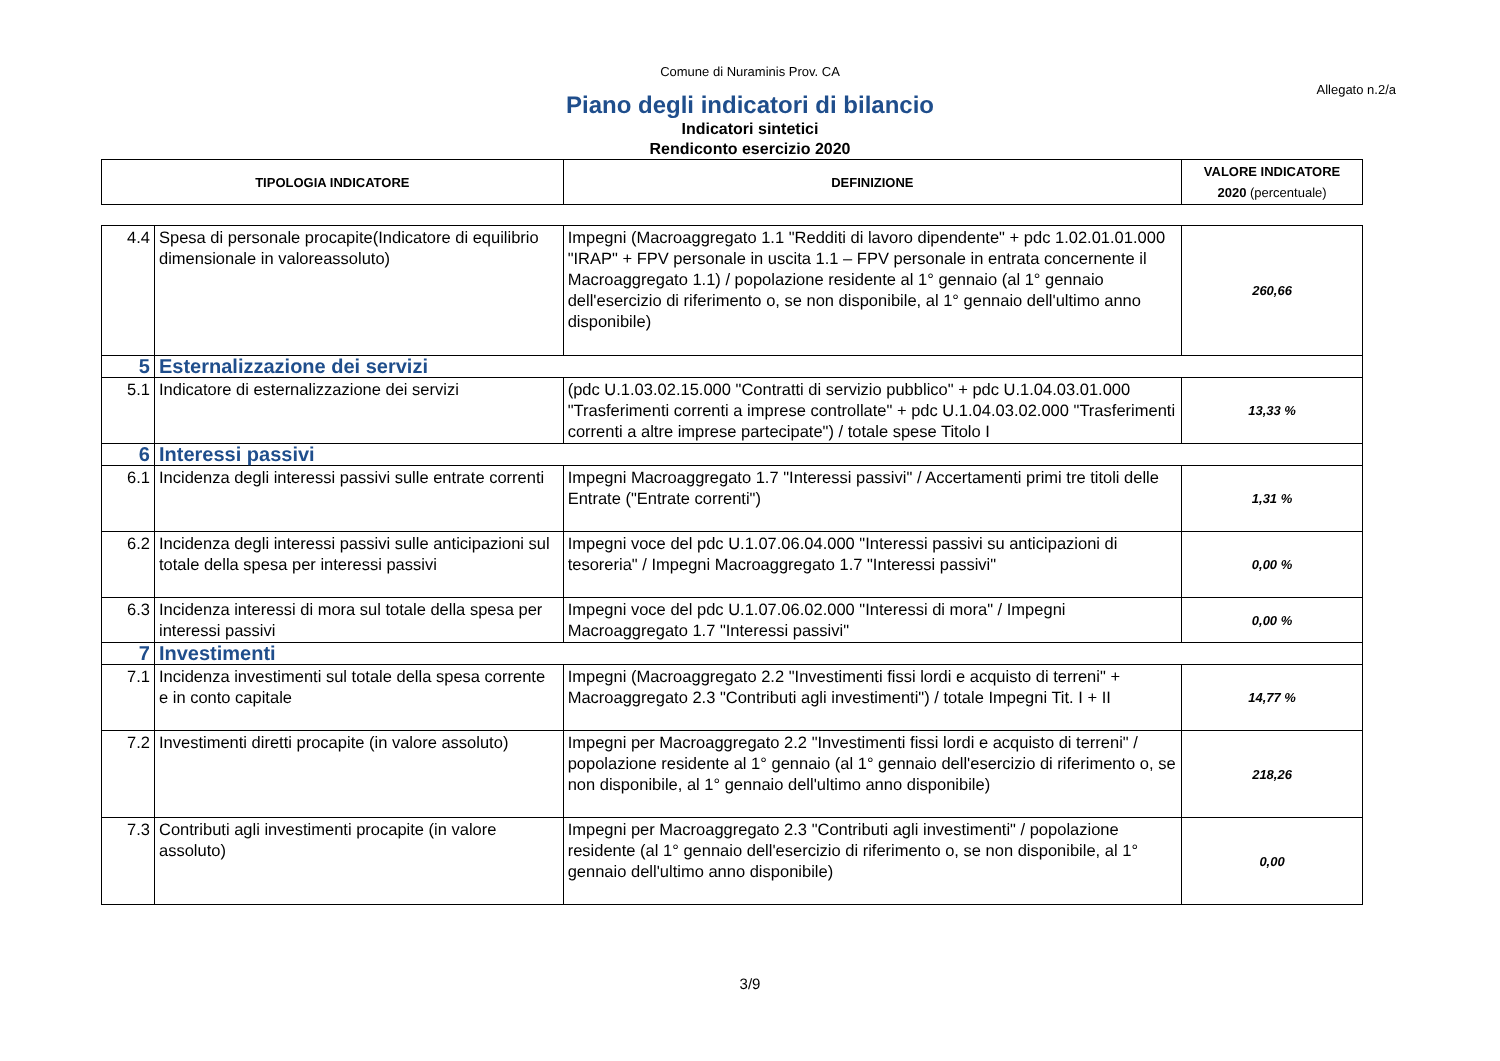Comune di Nuraminis Prov. CA
Allegato n.2/a
Piano degli indicatori di bilancio
Indicatori sintetici
Rendiconto esercizio 2020
| TIPOLOGIA INDICATORE | | DEFINIZIONE | VALORE INDICATORE 2020 (percentuale) |
| --- | --- | --- | --- |
| 4.4 | Spesa di personale procapite(Indicatore di equilibrio dimensionale in valoreassoluto) | Impegni (Macroaggregato 1.1 "Redditi di lavoro dipendente" + pdc 1.02.01.01.000 "IRAP" + FPV personale in uscita 1.1 – FPV personale in entrata concernente il Macroaggregato 1.1) / popolazione residente al 1° gennaio (al 1° gennaio dell'esercizio di riferimento o, se non disponibile, al 1° gennaio dell'ultimo anno disponibile) | 260,66 |
| 5 | Esternalizzazione dei servizi | | |
| 5.1 | Indicatore di esternalizzazione dei servizi | (pdc U.1.03.02.15.000 "Contratti di servizio pubblico" + pdc U.1.04.03.01.000 "Trasferimenti correnti a imprese controllate" + pdc U.1.04.03.02.000 "Trasferimenti correnti a altre imprese partecipate") / totale spese Titolo I | 13,33 % |
| 6 | Interessi passivi | | |
| 6.1 | Incidenza degli interessi passivi sulle entrate correnti | Impegni Macroaggregato 1.7 "Interessi passivi" / Accertamenti primi tre titoli delle Entrate ("Entrate correnti") | 1,31 % |
| 6.2 | Incidenza degli interessi passivi sulle anticipazioni sul totale della spesa per interessi passivi | Impegni voce del pdc U.1.07.06.04.000 "Interessi passivi su anticipazioni di tesoreria" / Impegni Macroaggregato 1.7 "Interessi passivi" | 0,00 % |
| 6.3 | Incidenza interessi di mora sul totale della spesa per interessi passivi | Impegni voce del pdc U.1.07.06.02.000 "Interessi di mora" / Impegni Macroaggregato 1.7 "Interessi passivi" | 0,00 % |
| 7 | Investimenti | | |
| 7.1 | Incidenza investimenti sul totale della spesa corrente e in conto capitale | Impegni (Macroaggregato 2.2 "Investimenti fissi lordi e acquisto di terreni" + Macroaggregato 2.3 "Contributi agli investimenti") / totale Impegni Tit. I + II | 14,77 % |
| 7.2 | Investimenti diretti procapite (in valore assoluto) | Impegni per Macroaggregato 2.2 "Investimenti fissi lordi e acquisto di terreni" / popolazione residente al 1° gennaio (al 1° gennaio dell'esercizio di riferimento o, se non disponibile, al 1° gennaio dell'ultimo anno disponibile) | 218,26 |
| 7.3 | Contributi agli investimenti procapite (in valore assoluto) | Impegni per Macroaggregato 2.3 "Contributi agli investimenti" / popolazione residente (al 1° gennaio dell'esercizio di riferimento o, se non disponibile, al 1° gennaio dell'ultimo anno disponibile) | 0,00 |
3/9